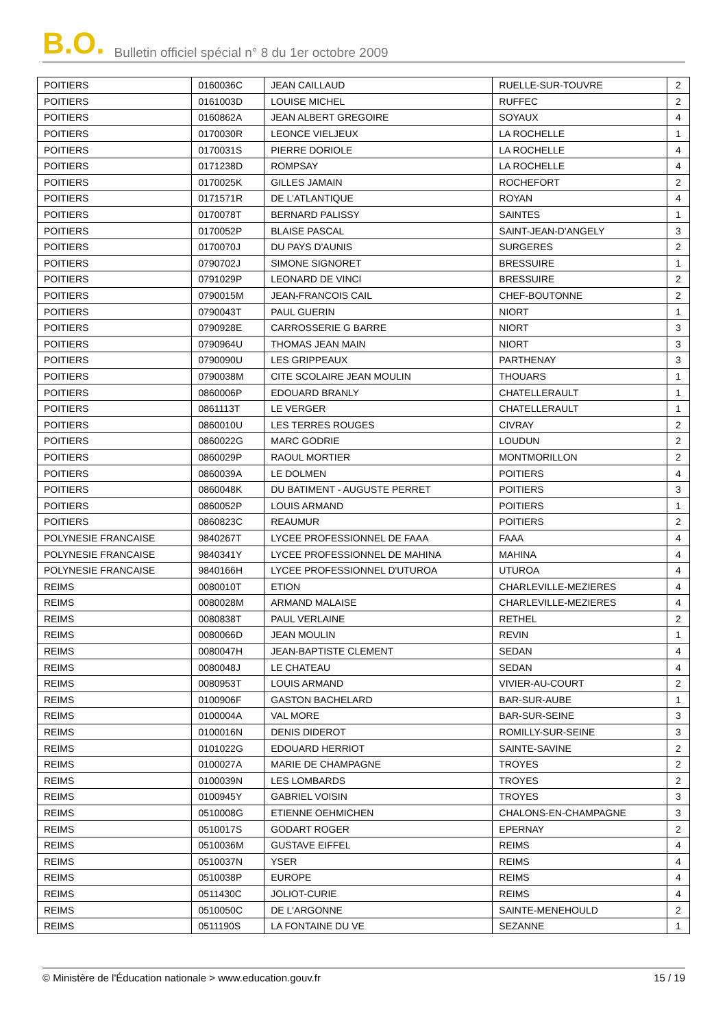B.O. Bulletin officiel spécial n° 8 du 1er octobre 2009
| POITIERS | 0160036C | JEAN CAILLAUD | RUELLE-SUR-TOUVRE | 2 |
| POITIERS | 0161003D | LOUISE MICHEL | RUFFEC | 2 |
| POITIERS | 0160862A | JEAN ALBERT GREGOIRE | SOYAUX | 4 |
| POITIERS | 0170030R | LEONCE VIELJEUX | LA ROCHELLE | 1 |
| POITIERS | 0170031S | PIERRE DORIOLE | LA ROCHELLE | 4 |
| POITIERS | 0171238D | ROMPSAY | LA ROCHELLE | 4 |
| POITIERS | 0170025K | GILLES JAMAIN | ROCHEFORT | 2 |
| POITIERS | 0171571R | DE L'ATLANTIQUE | ROYAN | 4 |
| POITIERS | 0170078T | BERNARD PALISSY | SAINTES | 1 |
| POITIERS | 0170052P | BLAISE PASCAL | SAINT-JEAN-D'ANGELY | 3 |
| POITIERS | 0170070J | DU PAYS D'AUNIS | SURGERES | 2 |
| POITIERS | 0790702J | SIMONE SIGNORET | BRESSUIRE | 1 |
| POITIERS | 0791029P | LEONARD DE VINCI | BRESSUIRE | 2 |
| POITIERS | 0790015M | JEAN-FRANCOIS CAIL | CHEF-BOUTONNE | 2 |
| POITIERS | 0790043T | PAUL GUERIN | NIORT | 1 |
| POITIERS | 0790928E | CARROSSERIE G BARRE | NIORT | 3 |
| POITIERS | 0790964U | THOMAS JEAN MAIN | NIORT | 3 |
| POITIERS | 0790090U | LES GRIPPEAUX | PARTHENAY | 3 |
| POITIERS | 0790038M | CITE SCOLAIRE JEAN MOULIN | THOUARS | 1 |
| POITIERS | 0860006P | EDOUARD BRANLY | CHATELLERAULT | 1 |
| POITIERS | 0861113T | LE VERGER | CHATELLERAULT | 1 |
| POITIERS | 0860010U | LES TERRES ROUGES | CIVRAY | 2 |
| POITIERS | 0860022G | MARC GODRIE | LOUDUN | 2 |
| POITIERS | 0860029P | RAOUL MORTIER | MONTMORILLON | 2 |
| POITIERS | 0860039A | LE DOLMEN | POITIERS | 4 |
| POITIERS | 0860048K | DU BATIMENT - AUGUSTE PERRET | POITIERS | 3 |
| POITIERS | 0860052P | LOUIS ARMAND | POITIERS | 1 |
| POITIERS | 0860823C | REAUMUR | POITIERS | 2 |
| POLYNESIE FRANCAISE | 9840267T | LYCEE PROFESSIONNEL DE FAAA | FAAA | 4 |
| POLYNESIE FRANCAISE | 9840341Y | LYCEE PROFESSIONNEL DE MAHINA | MAHINA | 4 |
| POLYNESIE FRANCAISE | 9840166H | LYCEE PROFESSIONNEL D'UTUROA | UTUROA | 4 |
| REIMS | 0080010T | ETION | CHARLEVILLE-MEZIERES | 4 |
| REIMS | 0080028M | ARMAND MALAISE | CHARLEVILLE-MEZIERES | 4 |
| REIMS | 0080838T | PAUL VERLAINE | RETHEL | 2 |
| REIMS | 0080066D | JEAN MOULIN | REVIN | 1 |
| REIMS | 0080047H | JEAN-BAPTISTE CLEMENT | SEDAN | 4 |
| REIMS | 0080048J | LE CHATEAU | SEDAN | 4 |
| REIMS | 0080953T | LOUIS ARMAND | VIVIER-AU-COURT | 2 |
| REIMS | 0100906F | GASTON BACHELARD | BAR-SUR-AUBE | 1 |
| REIMS | 0100004A | VAL MORE | BAR-SUR-SEINE | 3 |
| REIMS | 0100016N | DENIS DIDEROT | ROMILLY-SUR-SEINE | 3 |
| REIMS | 0101022G | EDOUARD HERRIOT | SAINTE-SAVINE | 2 |
| REIMS | 0100027A | MARIE DE CHAMPAGNE | TROYES | 2 |
| REIMS | 0100039N | LES LOMBARDS | TROYES | 2 |
| REIMS | 0100945Y | GABRIEL VOISIN | TROYES | 3 |
| REIMS | 0510008G | ETIENNE OEHMICHEN | CHALONS-EN-CHAMPAGNE | 3 |
| REIMS | 0510017S | GODART ROGER | EPERNAY | 2 |
| REIMS | 0510036M | GUSTAVE EIFFEL | REIMS | 4 |
| REIMS | 0510037N | YSER | REIMS | 4 |
| REIMS | 0510038P | EUROPE | REIMS | 4 |
| REIMS | 0511430C | JOLIOT-CURIE | REIMS | 4 |
| REIMS | 0510050C | DE L'ARGONNE | SAINTE-MENEHOULD | 2 |
| REIMS | 0511190S | LA FONTAINE DU VE | SEZANNE | 1 |
© Ministère de l'Éducation nationale > www.education.gouv.fr 15 / 19